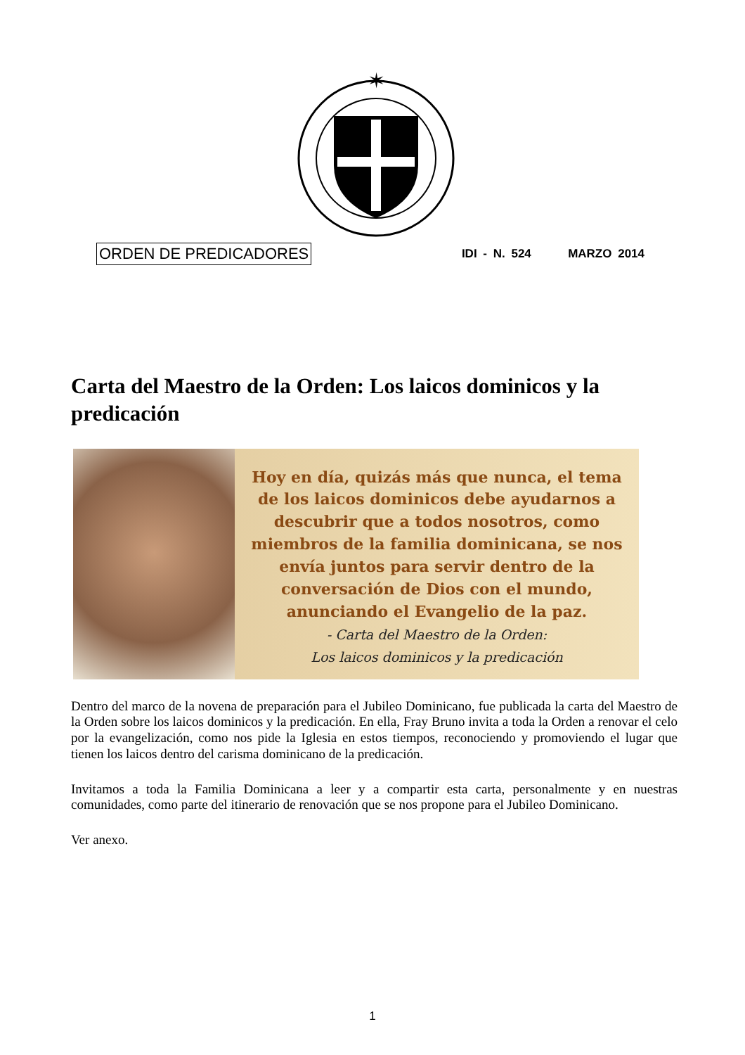✶
ORDEN DE PREDICADORES IDI - N. 524 MARZO 2014
Carta del Maestro de la Orden: Los laicos dominicos y la predicación
Hoy en día, quizás más que nunca, el tema
de los laicos dominicos debe ayudarnos a
descubrir que a todos nosotros, como
miembros de la familia dominicana, se nos
envía juntos para servir dentro de la
conversación de Dios con el mundo,
anunciando el Evangelio de la paz.
- Carta del Maestro de la Orden:
Los laicos dominicos y la predicación
Dentro del marco de la novena de preparación para el Jubileo Dominicano, fue publicada la carta del Maestro de la Orden sobre los laicos dominicos y la predicación. En ella, Fray Bruno invita a toda la Orden a renovar el celo por la evangelización, como nos pide la Iglesia en estos tiempos, reconociendo y promoviendo el lugar que tienen los laicos dentro del carisma dominicano de la predicación.
Invitamos a toda la Familia Dominicana a leer y a compartir esta carta, personalmente y en nuestras comunidades, como parte del itinerario de renovación que se nos propone para el Jubileo Dominicano.
Ver anexo.
1